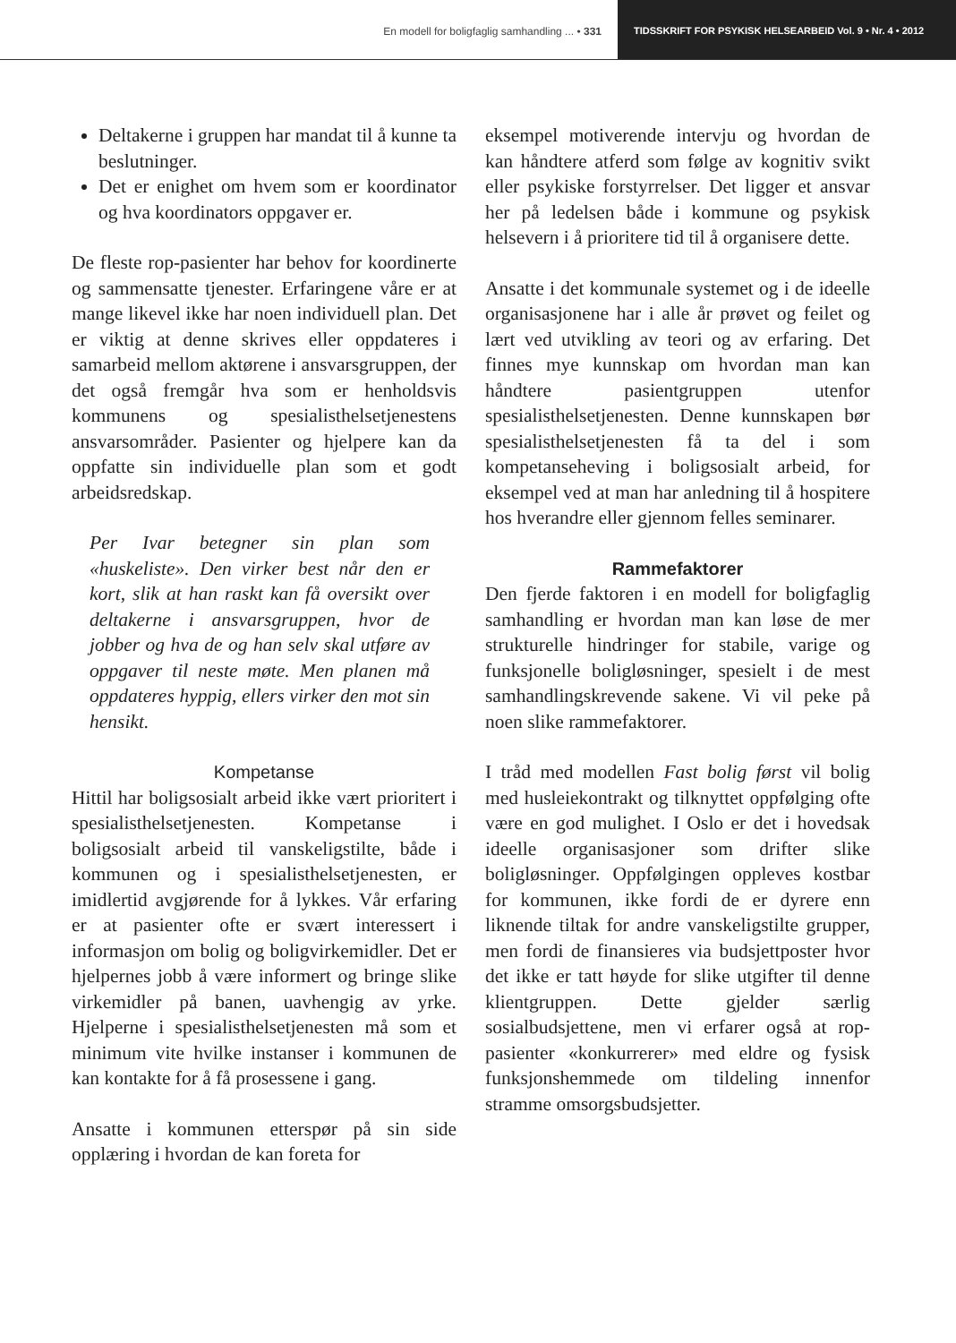En modell for boligfaglig samhandling ... • 331
TIDSSKRIFT FOR PSYKISK HELSEARBEID Vol. 9 • Nr. 4 • 2012
Deltakerne i gruppen har mandat til å kunne ta beslutninger.
Det er enighet om hvem som er koordinator og hva koordinators oppgaver er.
De fleste rop-pasienter har behov for koordinerte og sammensatte tjenester. Erfaringene våre er at mange likevel ikke har noen individuell plan. Det er viktig at denne skrives eller oppdateres i samarbeid mellom aktørene i ansvarsgruppen, der det også fremgår hva som er henholdsvis kommunens og spesialisthelsetjenestens ansvarsområder. Pasienter og hjelpere kan da oppfatte sin individuelle plan som et godt arbeidsredskap.
Per Ivar betegner sin plan som «huskeliste». Den virker best når den er kort, slik at han raskt kan få oversikt over deltakerne i ansvarsgruppen, hvor de jobber og hva de og han selv skal utføre av oppgaver til neste møte. Men planen må oppdateres hyppig, ellers virker den mot sin hensikt.
Kompetanse
Hittil har boligsosialt arbeid ikke vært prioritert i spesialisthelsetjenesten. Kompetanse i boligsosialt arbeid til vanskeligstilte, både i kommunen og i spesialisthelsetjenesten, er imidlertid avgjørende for å lykkes. Vår erfaring er at pasienter ofte er svært interessert i informasjon om bolig og boligvirkemidler. Det er hjelpernes jobb å være informert og bringe slike virkemidler på banen, uavhengig av yrke. Hjelperne i spesialisthelsetjenesten må som et minimum vite hvilke instanser i kommunen de kan kontakte for å få prosessene i gang.
Ansatte i kommunen etterspør på sin side opplæring i hvordan de kan foreta for
eksempel motiverende intervju og hvordan de kan håndtere atferd som følge av kognitiv svikt eller psykiske forstyrrelser. Det ligger et ansvar her på ledelsen både i kommune og psykisk helsevern i å prioritere tid til å organisere dette.
Ansatte i det kommunale systemet og i de ideelle organisasjonene har i alle år prøvet og feilet og lært ved utvikling av teori og av erfaring. Det finnes mye kunnskap om hvordan man kan håndtere pasientgruppen utenfor spesialisthelsetjenesten. Denne kunnskapen bør spesialisthelsetjenesten få ta del i som kompetanseheving i boligsosialt arbeid, for eksempel ved at man har anledning til å hospitere hos hverandre eller gjennom felles seminarer.
Rammefaktorer
Den fjerde faktoren i en modell for boligfaglig samhandling er hvordan man kan løse de mer strukturelle hindringer for stabile, varige og funksjonelle boligløsninger, spesielt i de mest samhandlingskrevende sakene. Vi vil peke på noen slike rammefaktorer.
I tråd med modellen Fast bolig først vil bolig med husleiekontrakt og tilknyttet oppfølging ofte være en god mulighet. I Oslo er det i hovedsak ideelle organisasjoner som drifter slike boligløsninger. Oppfølgingen oppleves kostbar for kommunen, ikke fordi de er dyrere enn liknende tiltak for andre vanskeligstilte grupper, men fordi de finansieres via budsjettposter hvor det ikke er tatt høyde for slike utgifter til denne klientgruppen. Dette gjelder særlig sosialbudsjettene, men vi erfarer også at rop-pasienter «konkurrerer» med eldre og fysisk funksjonshemmede om tildeling innenfor stramme omsorgsbudsjetter.